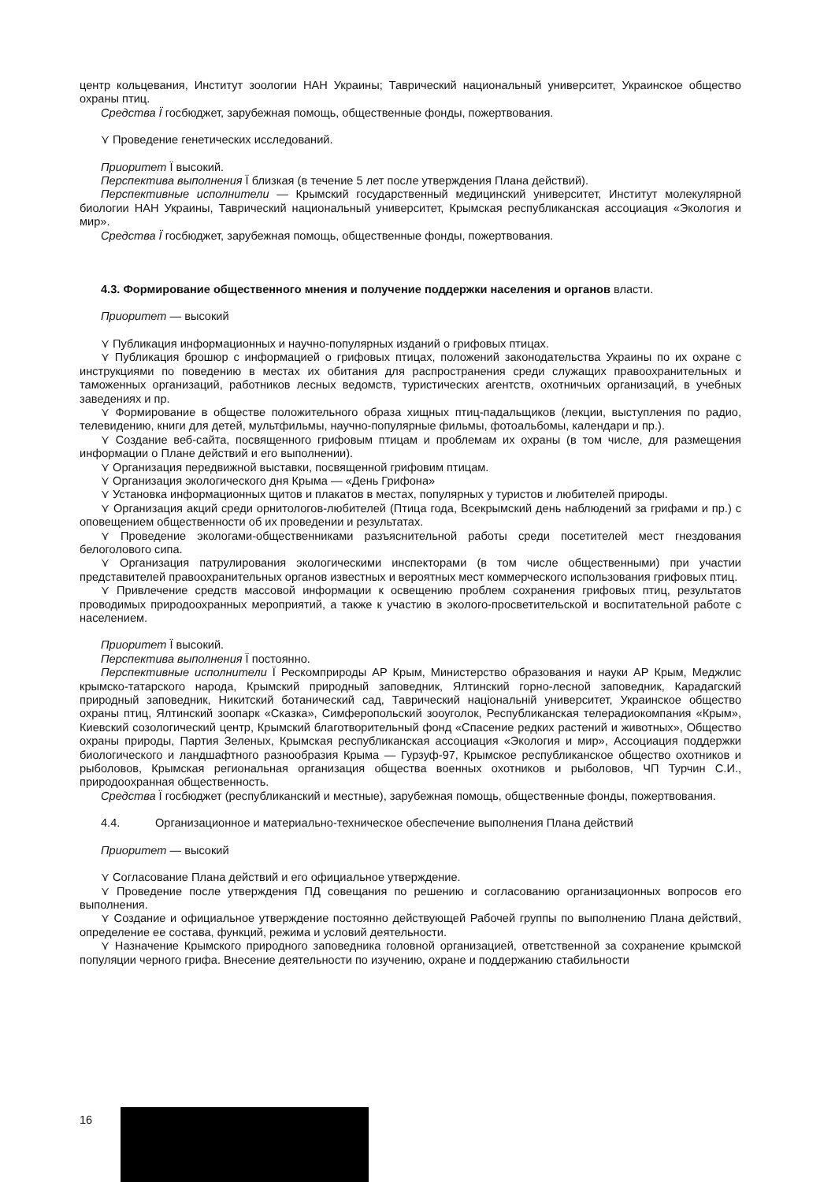центр кольцевания, Институт зоологии НАН Украины; Таврический национальный университет, Украинское общество охраны птиц.
Средства Ï госбюджет, зарубежная помощь, общественные фонды, пожертвования.
⋎ Проведение генетических исследований.
Приоритет Ï высокий.
Перспектива выполнения Ï близкая (в течение 5 лет после утверждения Плана действий).
Перспективные исполнители — Крымский государственный медицинский университет, Институт молекулярной биологии НАН Украины, Таврический национальный университет, Крымская республиканская ассоциация «Экология и мир».
Средства Ï госбюджет, зарубежная помощь, общественные фонды, пожертвования.
4.3. Формирование общественного мнения и получение поддержки населения и органов власти.
Приоритет — высокий
⋎ Публикация информационных и научно-популярных изданий о грифовых птицах.
⋎ Публикация брошюр с информацией о грифовых птицах, положений законодательства Украины по их охране с инструкциями по поведению в местах их обитания для распространения среди служащих правоохранительных и таможенных организаций, работников лесных ведомств, туристических агентств, охотничьих организаций, в учебных заведениях и пр.
⋎ Формирование в обществе положительного образа хищных птиц-падальщиков (лекции, выступления по радио, телевидению, книги для детей, мультфильмы, научно-популярные фильмы, фотоальбомы, календари и пр.).
⋎ Создание веб-сайта, посвященного грифовым птицам и проблемам их охраны (в том числе, для размещения информации о Плане действий и его выполнении).
⋎ Организация передвижной выставки, посвященной грифовим птицам.
⋎ Организация экологического дня Крыма — «День Грифона»
⋎ Установка информационных щитов и плакатов в местах, популярных у туристов и любителей природы.
⋎ Организация акций среди орнитологов-любителей (Птица года, Всекрымский день наблюдений за грифами и пр.) с оповещением общественности об их проведении и результатах.
⋎ Проведение экологами-общественниками разъяснительной работы среди посетителей мест гнездования белоголового сипа.
⋎ Организация патрулирования экологическими инспекторами (в том числе общественными) при участии представителей правоохранительных органов известных и вероятных мест коммерческого использования грифовых птиц.
⋎ Привлечение средств массовой информации к освещению проблем сохранения грифовых птиц, результатов проводимых природоохранных мероприятий, а также к участию в эколого-просветительской и воспитательной работе с населением.
Приоритет Ï высокий.
Перспектива выполнения Ï постоянно.
Перспективные исполнители Ï Рескомприроды АР Крым, Министерство образования и науки АР Крым, Меджлис крымско-татарского народа, Крымский природный заповедник, Ялтинский горно-лесной заповедник, Карадагский природный заповедник, Никитский ботанический сад, Таврический національній университет, Украинское общество охраны птиц, Ялтинский зоопарк «Сказка», Симферопольский зооуголок, Республиканская телерадиокомпания «Крым», Киевский созологический центр, Крымский благотворительный фонд «Спасение редких растений и животных», Общество охраны природы, Партия Зеленых, Крымская республиканская ассоциация «Экология и мир», Ассоциация поддержки биологического и ландшафтного разнообразия Крыма — Гурзуф-97, Крымское республиканское общество охотников и рыболовов, Крымская региональная организация общества военных охотников и рыболовов, ЧП Турчин С.И., природоохранная общественность.
Средства Ï госбюджет (республиканский и местные), зарубежная помощь, общественные фонды, пожертвования.
4.4. Организационное и материально-техническое обеспечение выполнения Плана действий
Приоритет — высокий
⋎ Согласование Плана действий и его официальное утверждение.
⋎ Проведение после утверждения ПД совещания по решению и согласованию организационных вопросов его выполнения.
⋎ Создание и официальное утверждение постоянно действующей Рабочей группы по выполнению Плана действий, определение ее состава, функций, режима и условий деятельности.
⋎ Назначение Крымского природного заповедника головной организацией, ответственной за сохранение крымской популяции черного грифа. Внесение деятельности по изучению, охране и поддержанию стабильности
16